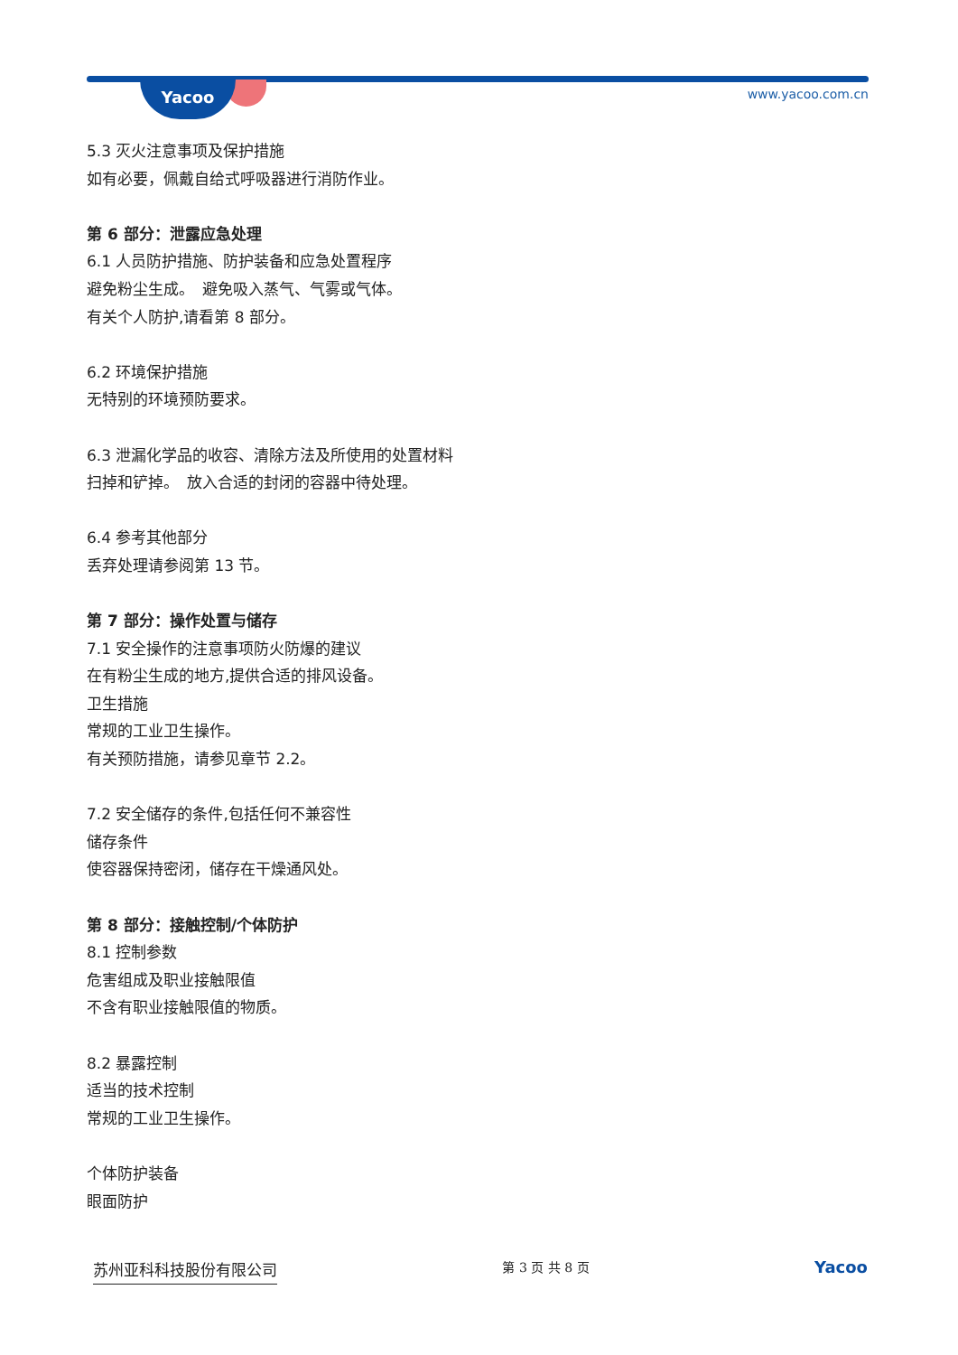Yacoo www.yacoo.com.cn
5.3 灭火注意事项及保护措施
如有必要，佩戴自给式呼吸器进行消防作业。
第 6 部分：泄露应急处理
6.1 人员防护措施、防护装备和应急处置程序
避免粉尘生成。　避免吸入蒸气、气雾或气体。
有关个人防护,请看第 8 部分。
6.2 环境保护措施
无特别的环境预防要求。
6.3 泄漏化学品的收容、清除方法及所使用的处置材料
扫掉和铲掉。　放入合适的封闭的容器中待处理。
6.4 参考其他部分
丢弃处理请参阅第 13 节。
第 7 部分：操作处置与储存
7.1 安全操作的注意事项防火防爆的建议
在有粉尘生成的地方,提供合适的排风设备。
卫生措施
常规的工业卫生操作。
有关预防措施，请参见章节 2.2。
7.2 安全储存的条件,包括任何不兼容性
储存条件
使容器保持密闭，储存在干燥通风处。
第 8 部分：接触控制/个体防护
8.1 控制参数
危害组成及职业接触限值
不含有职业接触限值的物质。
8.2 暴露控制
适当的技术控制
常规的工业卫生操作。
个体防护装备
眼面防护
苏州亚科科技股份有限公司
第 3 页 共 8 页
Yacoo